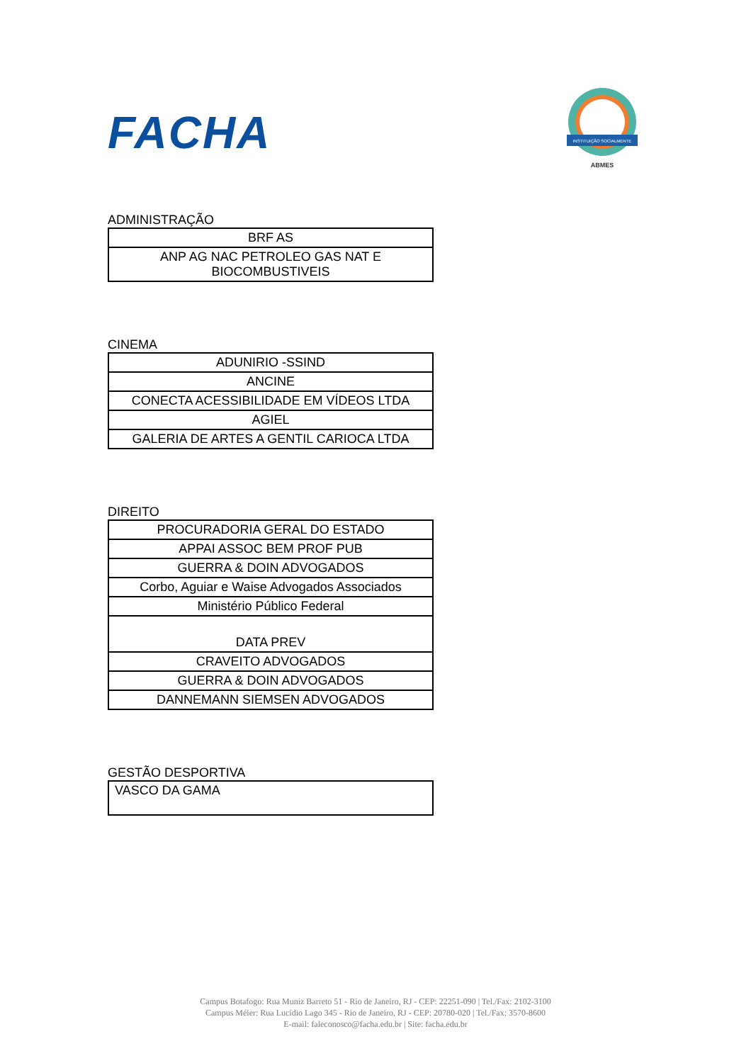FACHA
INSTITUIÇÃO SOCIALMENTE
ABMES
ADMINISTRAÇÃO
| BRF AS |
| ANP AG NAC PETROLEO GAS NAT E BIOCOMBUSTIVEIS |
CINEMA
| ADUNIRIO -SSIND |
| ANCINE |
| CONECTA ACESSIBILIDADE EM VÍDEOS LTDA |
| AGIEL |
| GALERIA DE ARTES A GENTIL CARIOCA LTDA |
DIREITO
| PROCURADORIA GERAL DO ESTADO |
| APPAI ASSOC BEM PROF PUB |
| GUERRA & DOIN ADVOGADOS |
| Corbo, Aguiar e Waise Advogados Associados |
| Ministério Público Federal |
| DATA PREV |
| CRAVEITO ADVOGADOS |
| GUERRA & DOIN ADVOGADOS |
| DANNEMANN SIEMSEN ADVOGADOS |
GESTÃO DESPORTIVA
| VASCO DA GAMA |
Campus Botafogo: Rua Muniz Barreto 51 - Rio de Janeiro, RJ - CEP: 22251-090 | Tel./Fax: 2102-3100
Campus Méier: Rua Lucídio Lago 345 - Rio de Janeiro, RJ - CEP: 20780-020 | Tel./Fax: 3570-8600
E-mail: faleconosco@facha.edu.br | Site: facha.edu.br